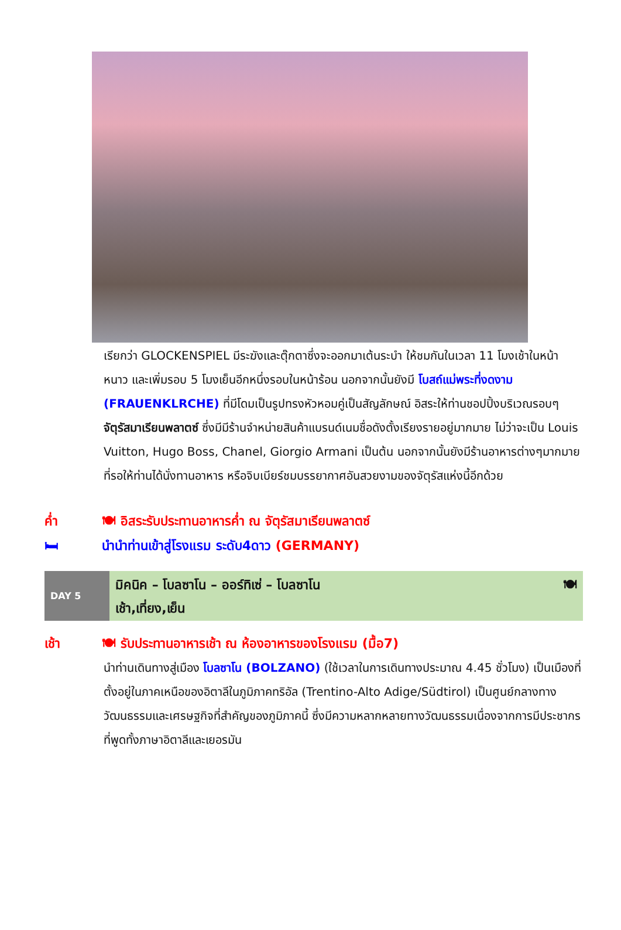เรียกว่า GLOCKENSPIEL มีระฆังและตุ๊กตาซึ่งจะออกมาเต้นระบำ ให้ชมกันในเวลา 11 โมงเช้าในหน้าหนาว และเพิ่มรอบ 5 โมงเย็นอีกหนึ่งรอบในหน้าร้อน นอกจากนั้นยังมี โบสถ์แม่พระที่งดงาม (FRAUENKLRCHE) ที่มีโดมเป็นรูปทรงหัวหอมคู่เป็นสัญลักษณ์ อิสระให้ท่านชอปปิ้งบริเวณรอบๆ จัตุรัสมาเรียนพลาตซ์ ซึ่งมีมีร้านจำหน่ายสินค้าแบรนด์เนมชื่อดังตั้งเรียงรายอยู่มากมาย ไม่ว่าจะเป็น Louis Vuitton, Hugo Boss, Chanel, Giorgio Armani เป็นต้น นอกจากนั้นยังมีร้านอาหารต่างๆมากมาย ที่รอให้ท่านได้นั่งทานอาหาร หรือจิบเบียร์ชมบรรยากาศอันสวยงามของจัตุรัสแห่งนี้อีกด้วย
ค่ำ 🍽 อิสระรับประทานอาหารค่ำ ณ จัตุรัสมาเรียนพลาตซ์
🛏 นำนำท่านเข้าสู่โรงแรม ระดับ4ดาว (GERMANY)
DAY 5
มิคนิค – โบลซาโน – ออร์ทิเซ่ – โบลซาโน
เช้า,เที่ยง,เย็น
🍽
เช้า 🍽 รับประทานอาหารเช้า ณ ห้องอาหารของโรงแรม (มื้อ7)
นำท่านเดินทางสู่เมือง โบลซาโน (BOLZANO) (ใช้เวลาในการเดินทางประมาณ 4.45 ชั่วโมง) เป็นเมืองที่ตั้งอยู่ในภาคเหนือของอิตาลีในภูมิภาคทริอัล (Trentino-Alto Adige/Südtirol) เป็นศูนย์กลางทางวัฒนธรรมและเศรษฐกิจที่สำคัญของภูมิภาคนี้ ซึ่งมีความหลากหลายทางวัฒนธรรมเนื่องจากการมีประชากรที่พูดทั้งภาษาอิตาลีและเยอรมัน